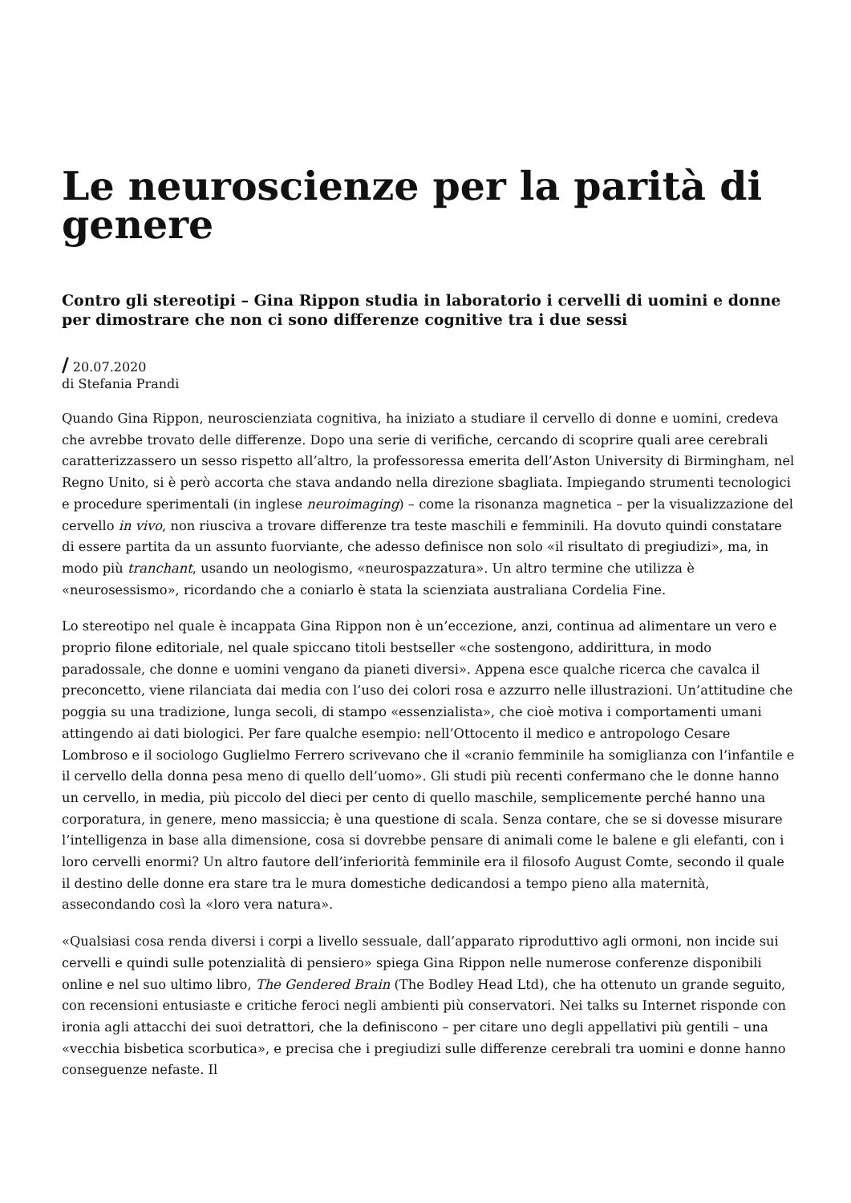Le neuroscienze per la parità di genere
Contro gli stereotipi – Gina Rippon studia in laboratorio i cervelli di uomini e donne per dimostrare che non ci sono differenze cognitive tra i due sessi
/ 20.07.2020
di Stefania Prandi
Quando Gina Rippon, neuroscienziata cognitiva, ha iniziato a studiare il cervello di donne e uomini, credeva che avrebbe trovato delle differenze. Dopo una serie di verifiche, cercando di scoprire quali aree cerebrali caratterizzassero un sesso rispetto all’altro, la professoressa emerita dell’Aston University di Birmingham, nel Regno Unito, si è però accorta che stava andando nella direzione sbagliata. Impiegando strumenti tecnologici e procedure sperimentali (in inglese neuroimaging) – come la risonanza magnetica – per la visualizzazione del cervello in vivo, non riusciva a trovare differenze tra teste maschili e femminili. Ha dovuto quindi constatare di essere partita da un assunto fuorviante, che adesso definisce non solo «il risultato di pregiudizi», ma, in modo più tranchant, usando un neologismo, «neurospazzatura». Un altro termine che utilizza è «neurosessismo», ricordando che a coniarlo è stata la scienziata australiana Cordelia Fine.
Lo stereotipo nel quale è incappata Gina Rippon non è un’eccezione, anzi, continua ad alimentare un vero e proprio filone editoriale, nel quale spiccano titoli bestseller «che sostengono, addirittura, in modo paradossale, che donne e uomini vengano da pianeti diversi». Appena esce qualche ricerca che cavalca il preconcetto, viene rilanciata dai media con l’uso dei colori rosa e azzurro nelle illustrazioni. Un’attitudine che poggia su una tradizione, lunga secoli, di stampo «essenzialista», che cioè motiva i comportamenti umani attingendo ai dati biologici. Per fare qualche esempio: nell’Ottocento il medico e antropologo Cesare Lombroso e il sociologo Guglielmo Ferrero scrivevano che il «cranio femminile ha somiglianza con l’infantile e il cervello della donna pesa meno di quello dell’uomo». Gli studi più recenti confermano che le donne hanno un cervello, in media, più piccolo del dieci per cento di quello maschile, semplicemente perché hanno una corporatura, in genere, meno massiccia; è una questione di scala. Senza contare, che se si dovesse misurare l’intelligenza in base alla dimensione, cosa si dovrebbe pensare di animali come le balene e gli elefanti, con i loro cervelli enormi? Un altro fautore dell’inferiorità femminile era il filosofo August Comte, secondo il quale il destino delle donne era stare tra le mura domestiche dedicandosi a tempo pieno alla maternità, assecondando così la «loro vera natura».
«Qualsiasi cosa renda diversi i corpi a livello sessuale, dall’apparato riproduttivo agli ormoni, non incide sui cervelli e quindi sulle potenzialità di pensiero» spiega Gina Rippon nelle numerose conferenze disponibili online e nel suo ultimo libro, The Gendered Brain (The Bodley Head Ltd), che ha ottenuto un grande seguito, con recensioni entusiaste e critiche feroci negli ambienti più conservatori. Nei talks su Internet risponde con ironia agli attacchi dei suoi detrattori, che la definiscono – per citare uno degli appellativi più gentili – una «vecchia bisbetica scorbutica», e precisa che i pregiudizi sulle differenze cerebrali tra uomini e donne hanno conseguenze nefaste. Il